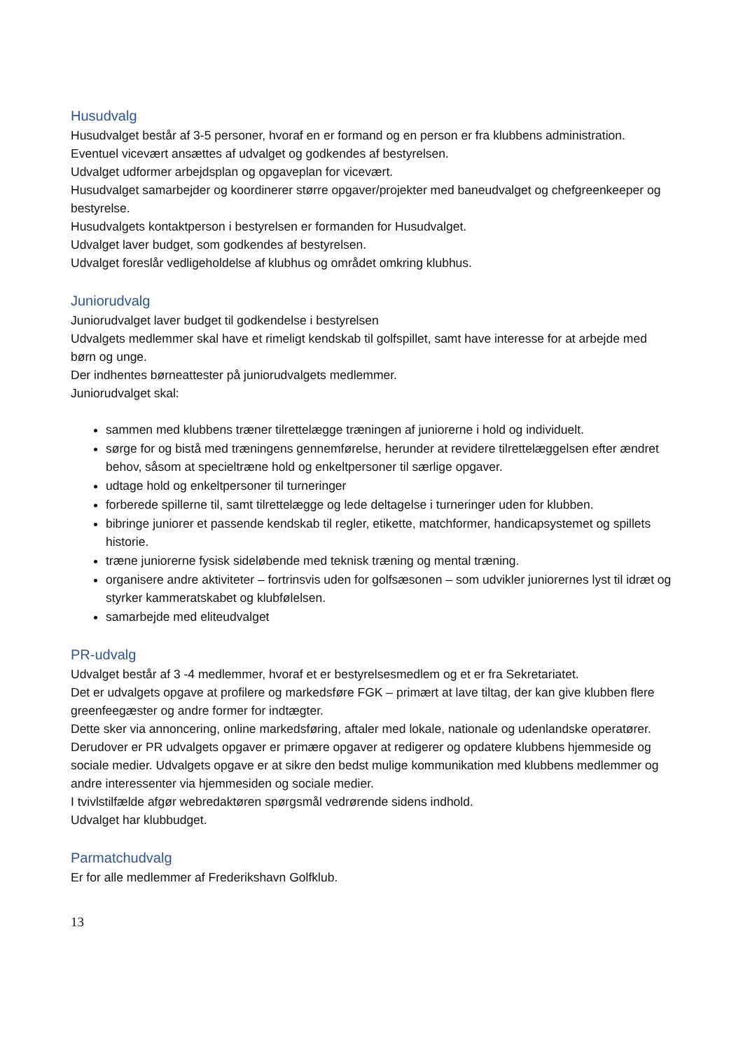Husudvalg
Husudvalget består af 3-5 personer, hvoraf en er formand og en person er fra klubbens administration.
Eventuel vicevært ansættes af udvalget og godkendes af bestyrelsen.
Udvalget udformer arbejdsplan og opgaveplan for vicevært.
Husudvalget samarbejder og koordinerer større opgaver/projekter med baneudvalget og chefgreenkeeper og bestyrelse.
Husudvalgets kontaktperson i bestyrelsen er formanden for Husudvalget.
Udvalget laver budget, som godkendes af bestyrelsen.
Udvalget foreslår vedligeholdelse af klubhus og området omkring klubhus.
Juniorudvalg
Juniorudvalget laver budget til godkendelse i bestyrelsen
Udvalgets medlemmer skal have et rimeligt kendskab til golfspillet, samt have interesse for at arbejde med børn og unge.
Der indhentes børneattester på juniorudvalgets medlemmer.
Juniorudvalget skal:
sammen med klubbens træner tilrettelægge træningen af juniorerne i hold og individuelt.
sørge for og bistå med træningens gennemførelse, herunder at revidere tilrettelæggelsen efter ændret behov, såsom at specieltræne hold og enkeltpersoner til særlige opgaver.
udtage hold og enkeltpersoner til turneringer
forberede spillerne til, samt tilrettelægge og lede deltagelse i turneringer uden for klubben.
bibringe juniorer et passende kendskab til regler, etikette, matchformer, handicapsystemet og spillets historie.
træne juniorerne fysisk sideløbende med teknisk træning og mental træning.
organisere andre aktiviteter – fortrinsvis uden for golfsæsonen – som udvikler juniorernes lyst til idræt og styrker kammeratskabet og klubfølelsen.
samarbejde med eliteudvalget
PR-udvalg
Udvalget består af 3 -4 medlemmer, hvoraf et er bestyrelsesmedlem og et er fra Sekretariatet.
Det er udvalgets opgave at profilere og markedsføre FGK – primært at lave tiltag, der kan give klubben flere greenfeegæster og andre former for indtægter.
Dette sker via annoncering, online markedsføring, aftaler med lokale, nationale og udenlandske operatører.
Derudover er PR udvalgets opgaver er primære opgaver at redigerer og opdatere klubbens hjemmeside og sociale medier. Udvalgets opgave er at sikre den bedst mulige kommunikation med klubbens medlemmer og andre interessenter via hjemmesiden og sociale medier.
I tvivlstilfælde afgør webredaktøren spørgsmål vedrørende sidens indhold.
Udvalget har klubbudget.
Parmatchudvalg
Er for alle medlemmer af Frederikshavn Golfklub.
13